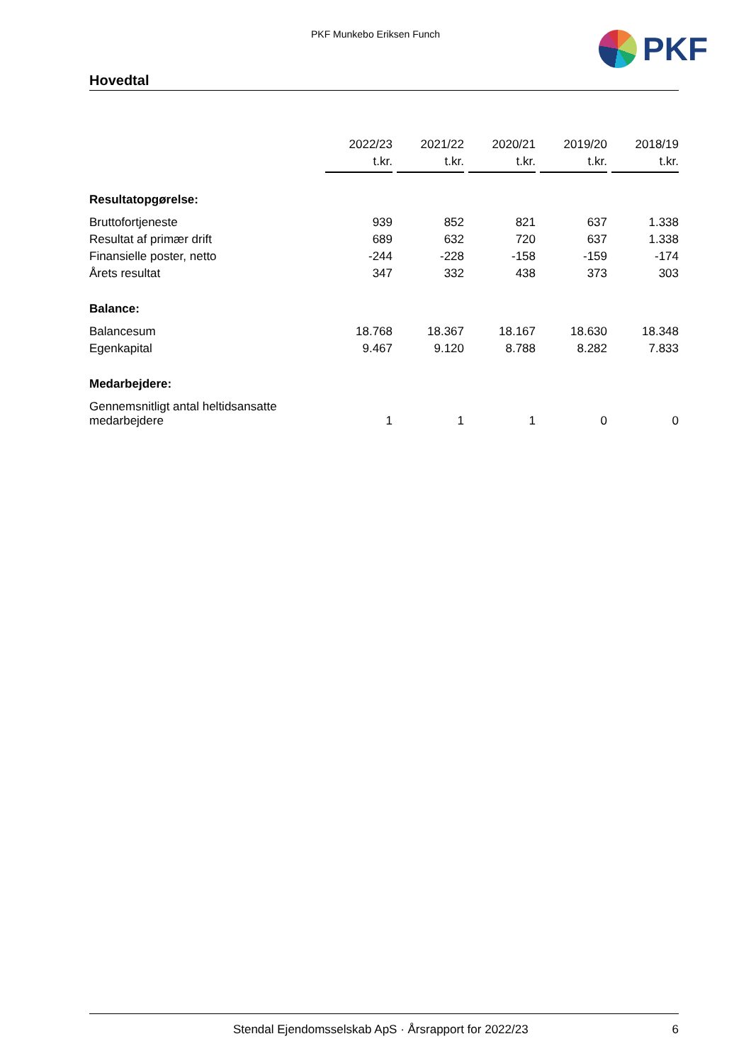PKF Munkebo Eriksen Funch PKF
Hovedtal
| | 2022/23 t.kr. | 2021/22 t.kr. | 2020/21 t.kr. | 2019/20 t.kr. | 2018/19 t.kr. |
| Resultatopgørelse: | | | | | |
| Bruttofortjeneste | 939 | 852 | 821 | 637 | 1.338 |
| Resultat af primær drift | 689 | 632 | 720 | 637 | 1.338 |
| Finansielle poster, netto | -244 | -228 | -158 | -159 | -174 |
| Årets resultat | 347 | 332 | 438 | 373 | 303 |
| Balance: | | | | | |
| Balancesum | 18.768 | 18.367 | 18.167 | 18.630 | 18.348 |
| Egenkapital | 9.467 | 9.120 | 8.788 | 8.282 | 7.833 |
| Medarbejdere: | | | | | |
| Gennemsnitligt antal heltidsansatte medarbejdere | 1 | 1 | 1 | 0 | 0 |
Stendal Ejendomsselskab ApS · Årsrapport for 2022/23 6